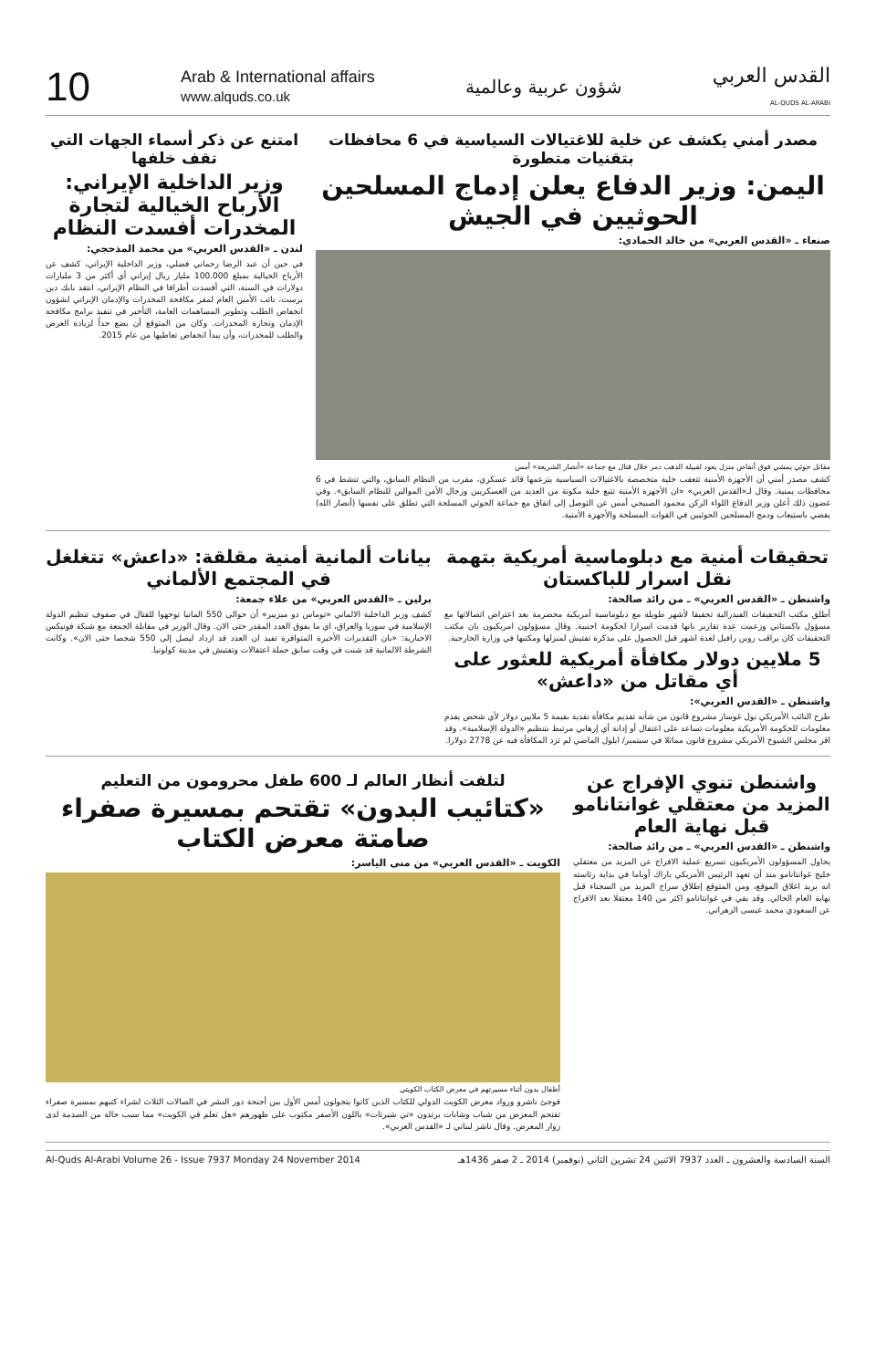10 Arab & International affairs
www.alquds.co.uk شؤون عربية وعالمية القدس العربي
AL-QUDS AL-ARABI
مصدر أمني يكشف عن خلية للاغتيالات السياسية في 6 محافظات بتقنيات متطورة
اليمن: وزير الدفاع يعلن إدماج المسلحين الحوثيين في الجيش
صنعاء ـ «القدس العربي» من خالد الحمادي:
مقاتل حوثي يمشي فوق أنقاض منزل يعود لقبيلة الذهب دمر خلال قتال مع جماعة «أنصار الشريعة» أمس
كشف مصدر أمني أن الأجهزة الأمنية تتعقب خلية متخصصة بالاغتيالات السياسية يتزعمها قائد عسكري، مقرب من النظام السابق، والتي تنشط في 6 محافظات يمنية. وقال لـ«القدس العربي» «ان الأجهزة الأمنية تتبع خلية مكونة من العديد من العسكريين ورجال الأمن الموالين للنظام السابق». وفي غضون ذلك أعلن وزير الدفاع اللواء الركن محمود الصبيحي أمس عن التوصل إلى اتفاق مع جماعة الحوثي المسلحة التي تطلق على نفسها (أنصار الله) يقضي باستيعاب ودمج المسلحين الحوثيين في القوات المسلحة والأجهزة الأمنية.
امتنع عن ذكر أسماء الجهات التي تقف خلفها
وزير الداخلية الإيراني: الأرباح الخيالية لتجارة المخدرات أفسدت النظام
لندن ـ «القدس العربي» من محمد المذحجي:
في حين أن عبد الرضا رحماني فضلي، وزير الداخلية الإيراني، كشف عن الأرباح الخيالية بمبلغ 100.000 مليار ريال إيراني أي أكثر من 3 مليارات دولارات في السنة، التي أفسدت أطرافا في النظام الإيراني، انتقد بابك دين برست، نائب الأمين العام لمقر مكافحة المخدرات والإدمان الإيراني لشؤون انخفاض الطلب وتطوير المساهمات العامة، التأخير في تنفيذ برامج مكافحة الإدمان وتجارة المخدرات. وكان من المتوقع أن يضع حداً لزيادة العرض والطلب للمخدرات، وأن يبدأ انخفاض تعاطيها من عام 2015.
تحقيقات أمنية مع دبلوماسية أمريكية بتهمة نقل اسرار للباكستان
واشنطن ـ «القدس العربي» ـ من رائد صالحة:
أطلق مكتب التحقيقات الفيدرالية تحقيقا لأشهر طويلة مع دبلوماسية أمريكية مخضرمة بعد اعتراض اتصالاتها مع مسؤول باكستاني وزعمت عدة تقارير بانها قدمت اسرارا لحكومة اجنبية. وقال مسؤولون امريكيون بان مكتب التحقيقات كان يراقب روبن رافيل لعدة اشهر قبل الحصول على مذكرة تفتيش لمنزلها ومكتبها في وزارة الخارجية.
5 ملايين دولار مكافأة أمريكية للعثور على أي مقاتل من «داعش»
واشنطن ـ «القدس العربي»:
طرح النائب الأمريكي بول غوسار مشروع قانون من شأنه تقديم مكافأة نقدية بقيمة 5 ملايين دولار لأي شخص يقدم معلومات للحكومة الأمريكية معلومات تساعد على اعتقال أو إدانة أي إرهابي مرتبط بتنظيم «الدولة الإسلامية». وقد اقر مجلس الشيوخ الأمريكي مشروع قانون مماثلا في سبتمبر/ ايلول الماضي لم تزد المكافأة فيه عن 2778 دولارا.
بيانات ألمانية أمنية مقلقة: «داعش» تتغلغل في المجتمع الألماني
برلين ـ «القدس العربي» من علاء جمعة:
كشف وزير الداخلية الالماني «توماس دو ميزيير» أن حوالى 550 المانيا توجهوا للقتال في صفوف تنظيم الدولة الإسلامية في سوريا والعراق، اي ما يفوق العدد المقدر حتى الان. وقال الوزير في مقابلة الجمعة مع شبكة فونيكس الاخبارية: «بان التقديرات الأخيرة المتوافرة تفيد ان العدد قد ازداد ليصل إلى 550 شخصا حتى الان». وكانت الشرطة الالمانية قد شنت في وقت سابق حملة اعتقالات وتفتيش في مدينة كولونيا.
واشنطن تنوي الإفراج عن المزيد من معتقلي غوانتانامو قبل نهاية العام
واشنطن ـ «القدس العربي» ـ من رائد صالحة:
يحاول المسؤولون الأمريكيون تسريع عملية الافراج عن المزيد من معتقلي خليج غوانتانامو منذ أن تعهد الرئيس الأمريكي باراك أوباما في بداية رئاسته انه يريد اغلاق الموقع، ومن المتوقع إطلاق سراح المزيد من السجناء قبل نهاية العام الحالي. وقد بقي في غوانتانامو اكثر من 140 معتقلا بعد الافراج عن السعودي محمد عيسى الزهراني.
لتلفت أنظار العالم لـ 600 طفل محرومون من التعليم
«كتائيب البدون» تقتحم بمسيرة صفراء صامتة معرض الكتاب
الكويت ـ «القدس العربي» من منى الياسر:
أطفال بدون أثناء مسيرتهم في معرض الكتاب الكويتي
فوجئ ناشرو ورواد معرض الكويت الدولي للكتاب الذين كانوا يتجولون أمس الأول بين أجنحة دور النشر في الصالات الثلاث لشراء كتبهم بمسيرة صفراء تقتحم المعرض من شباب وشابات يرتدون «تي شيرتات» باللون الأصفر مكتوب على ظهورهم «هل تعلم في الكويت» مما سبب حالة من الصدمة لدى زوار المعرض. وقال ناشر لبناني لـ «القدس العربي».
Al-Quds Al-Arabi Volume 26 - Issue 7937 Monday 24 November 2014 السنة السادسة والعشرون ـ العدد 7937 الاثنين 24 تشرين الثاني (نوفمبر) 2014 ـ 2 صفر 1436هـ